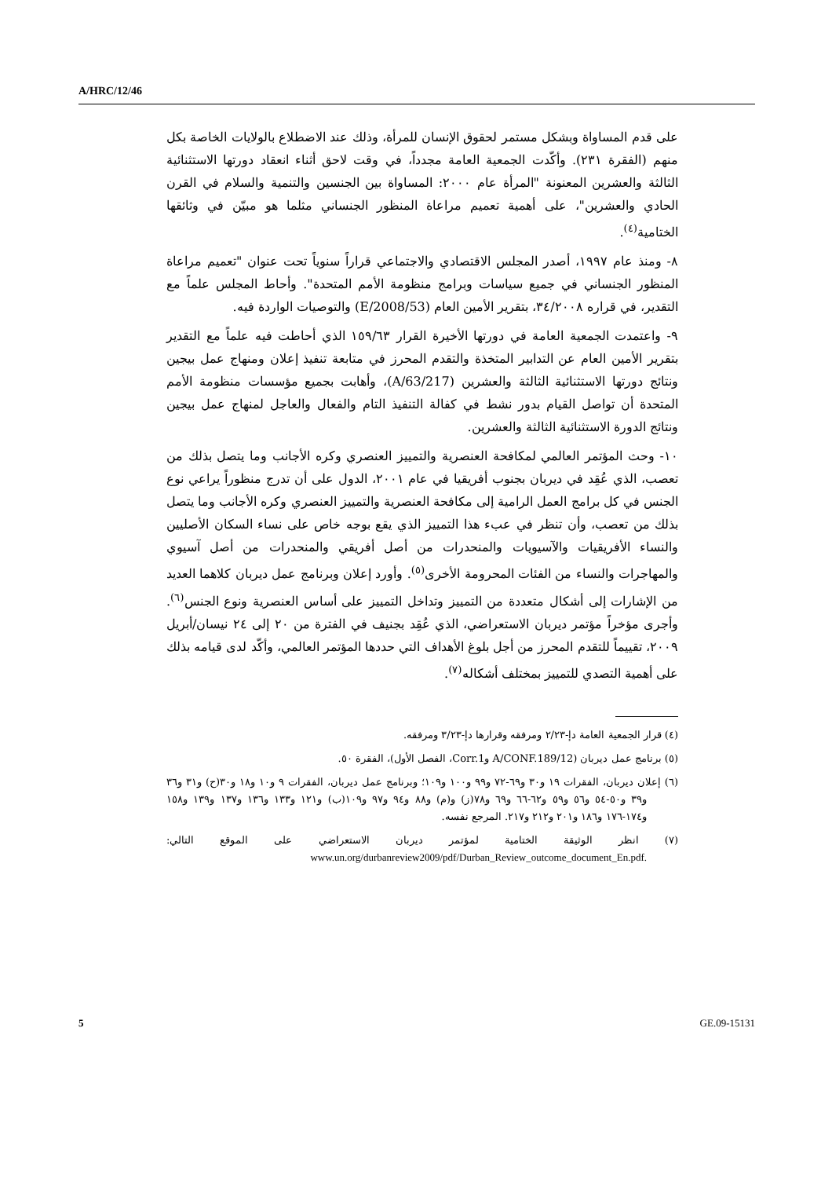A/HRC/12/46
على قدم المساواة وبشكل مستمر لحقوق الإنسان للمرأة، وذلك عند الاضطلاع بالولايات الخاصة بكل منهم (الفقرة ٢٣١). وأكّدت الجمعية العامة مجدداً، في وقت لاحق أثناء انعقاد دورتها الاستثنائية الثالثة والعشرين المعنونة "المرأة عام ٢٠٠٠: المساواة بين الجنسين والتنمية والسلام في القرن الحادي والعشرين"، على أهمية تعميم مراعاة المنظور الجنساني مثلما هو مبيّن في وثائقها الختامية<sup>(٤)</sup>.
٨- ومنذ عام ١٩٩٧، أصدر المجلس الاقتصادي والاجتماعي قراراً سنوياً تحت عنوان "تعميم مراعاة المنظور الجنساني في جميع سياسات وبرامج منظومة الأمم المتحدة". وأحاط المجلس علماً مع التقدير، في قراره ٣٤/٢٠٠٨، بتقرير الأمين العام (E/2008/53) والتوصيات الواردة فيه.
٩- واعتمدت الجمعية العامة في دورتها الأخيرة القرار ١٥٩/٦٣ الذي أحاطت فيه علماً مع التقدير بتقرير الأمين العام عن التدابير المتخذة والتقدم المحرز في متابعة تنفيذ إعلان ومنهاج عمل بيجين ونتائج دورتها الاستثنائية الثالثة والعشرين (A/63/217)، وأهابت بجميع مؤسسات منظومة الأمم المتحدة أن تواصل القيام بدور نشط في كفالة التنفيذ التام والفعال والعاجل لمنهاج عمل بيجين ونتائج الدورة الاستثنائية الثالثة والعشرين.
١٠- وحث المؤتمر العالمي لمكافحة العنصرية والتمييز العنصري وكره الأجانب وما يتصل بذلك من تعصب، الذي عُقِد في ديربان بجنوب أفريقيا في عام ٢٠٠١، الدول على أن تدرج منظوراً يراعي نوع الجنس في كل برامج العمل الرامية إلى مكافحة العنصرية والتمييز العنصري وكره الأجانب وما يتصل بذلك من تعصب، وأن تنظر في عبء هذا التمييز الذي يقع بوجه خاص على نساء السكان الأصليين والنساء الأفريقيات والآسيويات والمنحدرات من أصل أفريقي والمنحدرات من أصل آسيوي والمهاجرات والنساء من الفئات المحرومة الأخرى<sup>(٥)</sup>. وأورد إعلان وبرنامج عمل ديربان كلاهما العديد من الإشارات إلى أشكال متعددة من التمييز وتداخل التمييز على أساس العنصرية ونوع الجنس<sup>(٦)</sup>. وأجرى مؤخراً مؤتمر ديربان الاستعراضي، الذي عُقِد بجنيف في الفترة من ٢٠ إلى ٢٤ نيسان/أبريل ٢٠٠٩، تقييماً للتقدم المحرز من أجل بلوغ الأهداف التي حددها المؤتمر العالمي، وأكّد لدى قيامه بذلك على أهمية التصدي للتمييز بمختلف أشكاله<sup>(٧)</sup>.
(٤) قرار الجمعية العامة دإ-٢/٢٣ ومرفقه وقرارها دإ-٣/٢٣ ومرفقه.
(٥) برنامج عمل ديربان (A/CONF.189/12 وCorr.1، الفصل الأول)، الفقرة ٥٠.
(٦) إعلان ديربان، الفقرات ١٩ و٣٠ و٦٩-٧٢ و٩٩ و١٠٠ و١٠٩؛ وبرنامج عمل ديربان، الفقرات ٩ و١٠ و١٨ و٣٠(ح) و٣١ و٣٦ و٣٩ و٥٠-٥٤ و٥٦ و٥٩ و٦٢-٦٦ و٦٩ و٧٨(ز) و(م) و٨٨ و٩٤ و٩٧ و١٠٩(ب) و١٢١ و١٣٣ و١٣٦ و١٣٧ و١٣٩ و١٥٨ و١٧٤-١٧٦ و١٨٦ و٢٠١ و٢١٢ و٢١٧. المرجع نفسه.
(٧) انظر الوثيقة الختامية لمؤتمر ديربان الاستعراضي على الموقع التالي: www.un.org/durbanreview2009/pdf/Durban_Review_outcome_document_En.pdf.
5 GE.09-15131